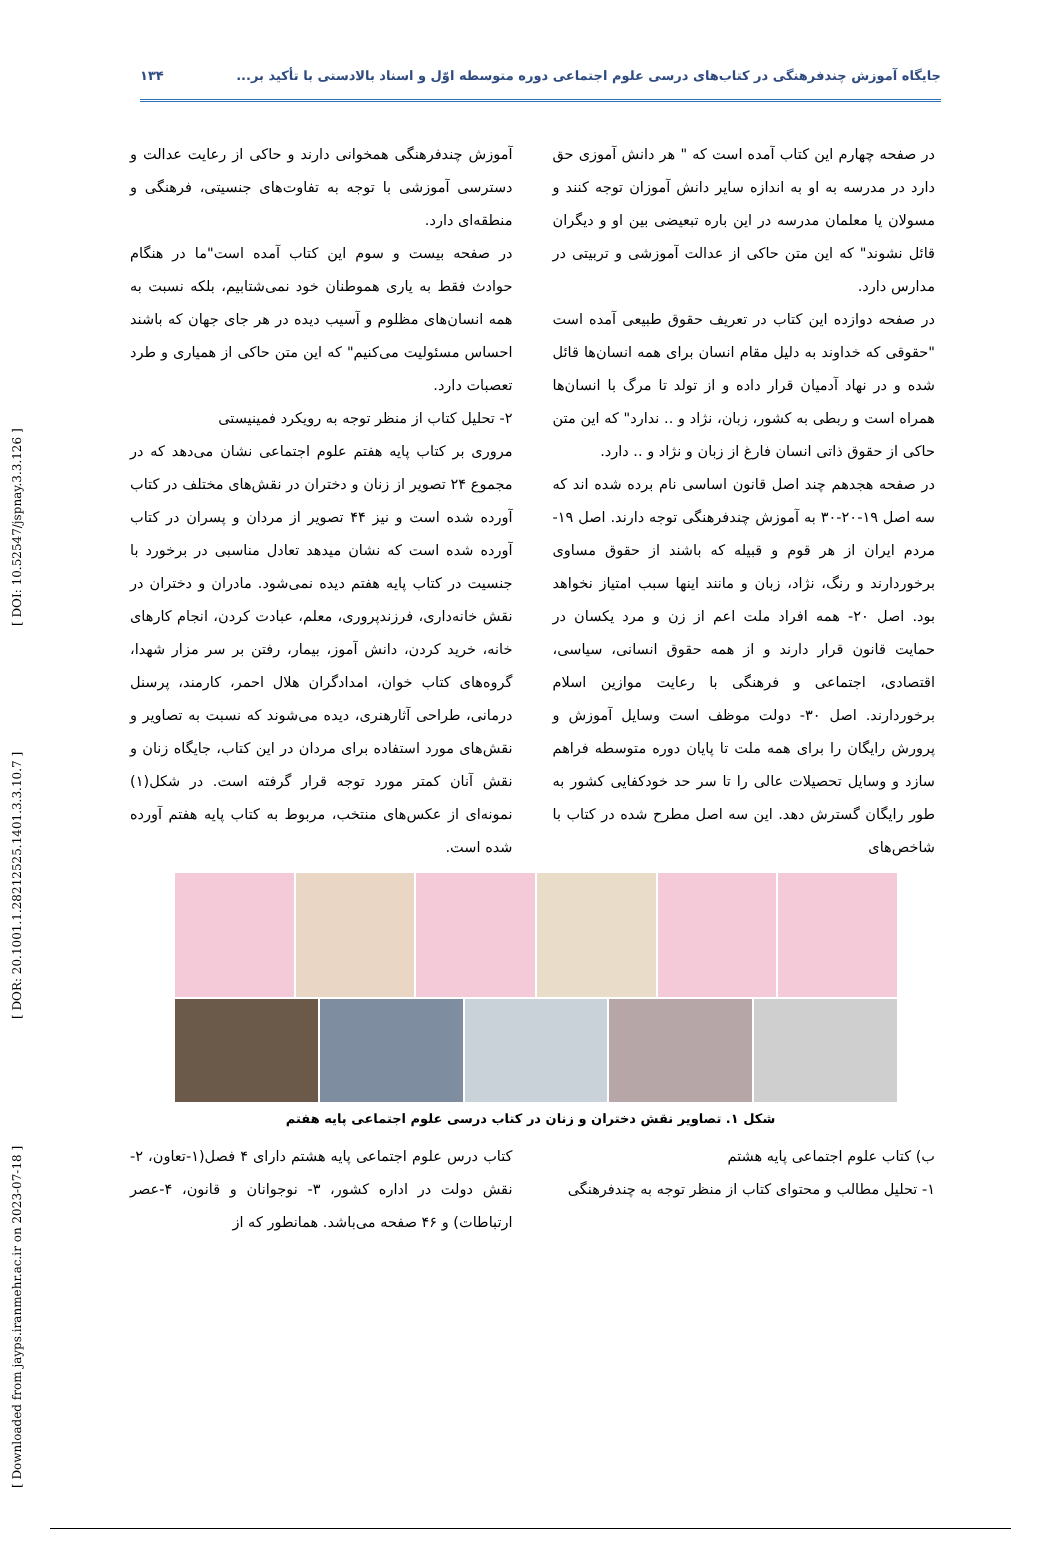[ Downloaded from jayps.iranmehr.ac.ir on 2023-07-18 ] [ DOR: 20.1001.1.28212525.1401.3.3.10.7 ] [ DOI: 10.52547/jspnay.3.3.126 ]
جایگاه آموزش چندفرهنگی در کتاب‌های درسی علوم اجتماعی دوره متوسطه اوّل و اسناد بالادستی با تأکید بر... ۱۳۴
در صفحه چهارم این کتاب آمده است که " هر دانش آموزی حق دارد در مدرسه به او به اندازه سایر دانش آموزان توجه کنند و مسولان یا معلمان مدرسه در این باره تبعیضی بین او و دیگران قائل نشوند" که این متن حاکی از عدالت آموزشی و تربیتی در مدارس دارد.
در صفحه دوازده این کتاب در تعریف حقوق طبیعی آمده است "حقوقی که خداوند به دلیل مقام انسان برای همه انسان‌ها قائل شده و در نهاد آدمیان قرار داده و از تولد تا مرگ با انسان‌ها همراه است و ربطی به کشور، زبان، نژاد و .. ندارد" که این متن حاکی از حقوق ذاتی انسان فارغ از زبان و نژاد و .. دارد.
در صفحه هجدهم چند اصل قانون اساسی نام برده شده اند که سه اصل ۱۹-۲۰-۳۰ به آموزش چندفرهنگی توجه دارند. اصل ۱۹- مردم ایران از هر قوم و قبیله که باشند از حقوق مساوی برخوردارند و رنگ، نژاد، زبان و مانند اینها سبب امتیاز نخواهد بود. اصل ۲۰- همه افراد ملت اعم از زن و مرد یکسان در حمایت قانون قرار دارند و از همه حقوق انسانی، سیاسی، اقتصادی، اجتماعی و فرهنگی با رعایت موازین اسلام برخوردارند. اصل ۳۰- دولت موظف است وسایل آموزش و پرورش رایگان را برای همه ملت تا پایان دوره متوسطه فراهم سازد و وسایل تحصیلات عالی را تا سر حد خودکفایی کشور به طور رایگان گسترش دهد. این سه اصل مطرح شده در کتاب با شاخص‌های
آموزش چندفرهنگی همخوانی دارند و حاکی از رعایت عدالت و دسترسی آموزشی با توجه به تفاوت‌های جنسیتی، فرهنگی و منطقه‌ای دارد.
در صفحه بیست و سوم این کتاب آمده است"ما در هنگام حوادث فقط به یاری هموطنان خود نمی‌شتابیم، بلکه نسبت به همه انسان‌های مظلوم و آسیب دیده در هر جای جهان که باشند احساس مسئولیت می‌کنیم" که این متن حاکی از همیاری و طرد تعصبات دارد.
۲- تحلیل کتاب از منظر توجه به رویکرد فمینیستی
مروری بر کتاب پایه هفتم علوم اجتماعی نشان می‌دهد که در مجموع ۲۴ تصویر از زنان و دختران در نقش‌های مختلف در کتاب آورده شده است و نیز ۴۴ تصویر از مردان و پسران در کتاب آورده شده است که نشان میدهد تعادل مناسبی در برخورد با جنسیت در کتاب پایه هفتم دیده نمی‌شود. مادران و دختران در نقش خانه‌داری، فرزندپروری، معلم، عبادت کردن، انجام کارهای خانه، خرید کردن، دانش آموز، بیمار، رفتن بر سر مزار شهدا، گروه‌های کتاب خوان، امدادگران هلال احمر، کارمند، پرسنل درمانی، طراحی آثارهنری، دیده می‌شوند که نسبت به تصاویر و نقش‌های مورد استفاده برای مردان در این کتاب، جایگاه زنان و نقش آنان کمتر مورد توجه قرار گرفته است. در شکل(۱) نمونه‌ای از عکس‌های منتخب، مربوط به کتاب پایه هفتم آورده شده است.
شکل ۱. تصاویر نقش دختران و زنان در کتاب درسی علوم اجتماعی پایه هفتم
ب) کتاب علوم اجتماعی پایه هشتم
۱- تحلیل مطالب و محتوای کتاب از منظر توجه به چندفرهنگی
کتاب درس علوم اجتماعی پایه هشتم دارای ۴ فصل(۱-تعاون، ۲-نقش دولت در اداره کشور، ۳- نوجوانان و قانون، ۴-عصر ارتباطات) و ۴۶ صفحه می‌باشد. همانطور که از